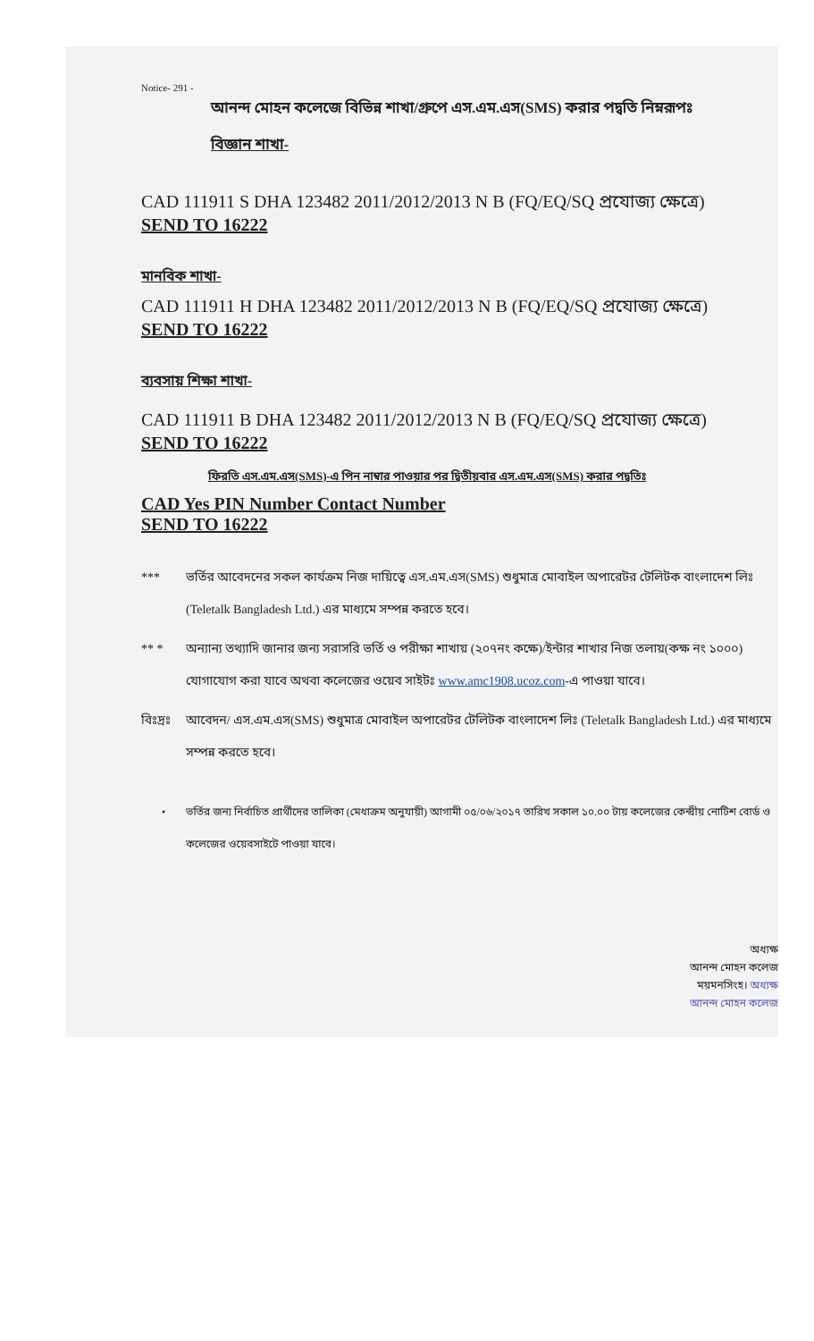Notice- 291 -
আনন্দ মোহন কলেজে বিভিন্ন শাখা/গ্রুপে এস.এম.এস(SMS) করার পদ্বতি নিম্নরূপঃ
বিজ্ঞান শাখা-
CAD 111911 S DHA 123482 2011/2012/2013 N B (FQ/EQ/SQ প্রযোজ্য ক্ষেত্রে)
SEND TO 16222
মানবিক শাখা-
CAD 111911 H DHA 123482 2011/2012/2013 N B (FQ/EQ/SQ প্রযোজ্য ক্ষেত্রে)
SEND TO 16222
ব্যবসায় শিক্ষা শাখা-
CAD 111911 B DHA 123482 2011/2012/2013 N B (FQ/EQ/SQ প্রযোজ্য ক্ষেত্রে)
SEND TO 16222
ফিরতি এস.এম.এস(SMS)-এ পিন নাম্বার পাওয়ার পর দ্বিতীয়বার এস.এম.এস(SMS) করার পদ্বতিঃ
CAD Yes PIN Number Contact Number
SEND TO 16222
*** ভর্তির আবেদনের সকল কার্যক্রম নিজ দায়িত্বে এস.এম.এস(SMS) শুধুমাত্র মোবাইল অপারেটর টেলিটক বাংলাদেশ লিঃ (Teletalk Bangladesh Ltd.) এর মাধ্যমে সম্পন্ন করতে হবে।
** * অন্যান্য তথ্যাদি জানার জন্য সরাসরি ভর্তি ও পরীক্ষা শাখায় (২০৭নং কক্ষে)/ইন্টার শাখার নিজ তলায়(কক্ষ নং ১০০০) যোগাযোগ করা যাবে অথবা কলেজের ওয়েব সাইটঃ www.amc1908.ucoz.com-এ পাওয়া যাবে।
বিঃদ্রঃ আবেদন/ এস.এম.এস(SMS) শুধুমাত্র মোবাইল অপারেটর টেলিটক বাংলাদেশ লিঃ (Teletalk Bangladesh Ltd.) এর মাধ্যমে সম্পন্ন করতে হবে।
• ভর্তির জন্য নির্বাচিত প্রার্থীদের তালিকা (মেধাক্রম অনুযায়ী) আগামী ০৫/০৬/২০১৭ তারিখ সকাল ১০.০০ টায় কলেজের কেন্দ্রীয় নোটিশ বোর্ড ও কলেজের ওয়েবসাইটে পাওয়া যাবে।
অধ্যক্ষ
আনন্দ মোহন কলেজ
ময়মনসিংহ। অধ্যক্ষ
আনন্দ মোহন কলেজ